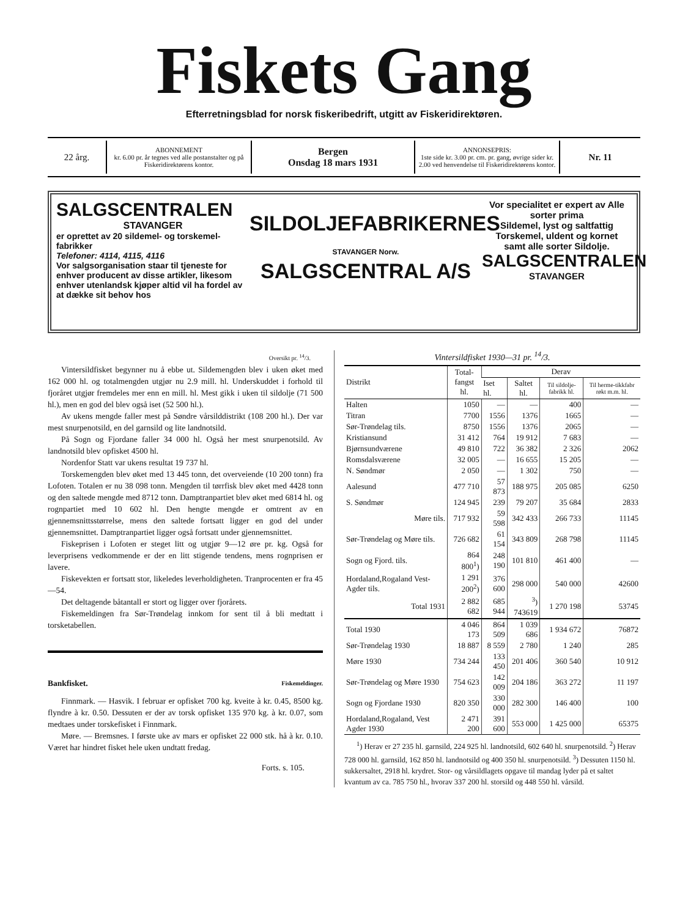Fiskets Gang
Efterretningsblad for norsk fiskeribedrift, utgitt av Fiskeridirektøren.
22 årg.
ABONNEMENT
kr. 6.00 pr. år tegnes ved alle postanstalter og på Fiskeridirektørens kontor.
Bergen
Onsdag 18 mars 1931
ANNONSEPRIS:
1ste side kr. 3.00 pr. cm. pr. gang, øvrige sider kr. 2.00 ved henvendelse til Fiskeridirektørens kontor.
Nr. 11
SALGSCENTRALEN
STAVANGER
er oprettet av 20 sildemel- og torskemel-fabrikker
Telefoner: 4114, 4115, 4116
Vor salgsorganisation staar til tjeneste for enhver producent av disse artikler, likesom enhver utenlandsk kjøper altid vil ha fordel av at dække sit behov hos
SILDOLJEFABRIKERNES
STAVANGER Norw.
SALGSCENTRAL A/S
Vor specialitet er expert av Alle sorter prima
Sildemel, lyst og saltfattig
Torskemel, uldent og kornet
samt alle sorter Sildolje.
SALGSCENTRALEN
STAVANGER
Oversikt pr. <sup>14</sup>/3.
Vintersildfisket begynner nu å ebbe ut. Sildemengden blev i uken øket med 162 000 hl. og totalmengden utgjør nu 2.9 mill. hl. Underskuddet i forhold til fjoråret utgjør fremdeles mer enn en mill. hl. Mest gikk i uken til sildolje (71 500 hl.), men en god del blev også iset (52 500 hl.).
Av ukens mengde faller mest på Søndre vårsilddistrikt (108 200 hl.). Der var mest snurpenotsild, en del garnsild og lite landnotsild.
På Sogn og Fjordane faller 34 000 hl. Også her mest snurpenotsild. Av landnotsild blev opfisket 4500 hl.
Nordenfor Statt var ukens resultat 19 737 hl.
Torskemengden blev øket med 13 445 tonn, det overveiende (10 200 tonn) fra Lofoten. Totalen er nu 38 098 tonn. Mengden til tørrfisk blev øket med 4428 tonn og den saltede mengde med 8712 tonn. Damptranpartiet blev øket med 6814 hl. og rognpartiet med 10 602 hl. Den hengte mengde er omtrent av en gjennemsnittsstørrelse, mens den saltede fortsatt ligger en god del under gjennemsnittet. Damptranpartiet ligger også fortsatt under gjennemsnittet.
Fiskeprisen i Lofoten er steget litt og utgjør 9—12 øre pr. kg. Også for leverprisens vedkommende er der en litt stigende tendens, mens rognprisen er lavere.
Fiskevekten er fortsatt stor, likeledes leverholdigheten. Tranprocenten er fra 45—54.
Det deltagende båtantall er stort og ligger over fjorårets.
Fiskemeldingen fra Sør-Trøndelag innkom for sent til å bli medtatt i torsketabellen.
Bankfisket. Fiskemeldinger.
Finnmark. — Hasvik. I februar er opfisket 700 kg. kveite à kr. 0.45, 8500 kg. flyndre à kr. 0.50. Dessuten er der av torsk opfisket 135 970 kg. à kr. 0.07, som medtaes under torskefisket i Finnmark.
Møre. — Bremsnes. I første uke av mars er opfisket 22 000 stk. hå à kr. 0.10. Været har hindret fisket hele uken undtatt fredag.
Forts. s. 105.
Vintersildfisket 1930—31 pr. <sup>14</sup>/3.
| Distrikt | Total- fangst hl. | Derav | | | |
| --- | --- | --- | --- | --- | --- |
| | | Iset hl. | Saltet hl. | Til sildolje-fabrikk hl. | Til herme-tikkfabr røkt m.m. hl. |
| Halten | 1050 | — | — | 400 | — |
| Titran | 7700 | 1556 | 1376 | 1665 | — |
| Sør-Trøndelag tils. | 8750 | 1556 | 1376 | 2065 | — |
| Kristiansund | 31 412 | 764 | 19 912 | 7 683 | — |
| Bjørnsundværene | 49 810 | 722 | 36 382 | 2 326 | 2062 |
| Romsdalsværene | 32 005 | — | 16 655 | 15 205 | — |
| N. Søndmør | 2 050 | — | 1 302 | 750 | — |
| Aalesund | 477 710 | 57 873 | 188 975 | 205 085 | 6250 |
| S. Søndmør | 124 945 | 239 | 79 207 | 35 684 | 2833 |
| Møre tils. | 717 932 | 59 598 | 342 433 | 266 733 | 11145 |
| Sør-Trøndelag og Møre tils. | 726 682 | 61 154 | 343 809 | 268 798 | 11145 |
| Sogn og Fjord. tils. | 864 800<sup>1</sup>) | 248 190 | 101 810 | 461 400 | — |
| Hordaland,Rogaland Vest-Agder tils. | 1 291 200<sup>2</sup>) | 376 600 | 298 000 | 540 000 | 42600 |
| Total 1931 | 2 882 682 | 685 944 | <sup>3</sup>) 743619 | 1 270 198 | 53745 |
| Total 1930 | 4 046 173 | 864 509 | 1 039 686 | 1 934 672 | 76872 |
| Sør-Trøndelag 1930 | 18 887 | 8 559 | 2 780 | 1 240 | 285 |
| Møre 1930 | 734 244 | 133 450 | 201 406 | 360 540 | 10 912 |
| Sør-Trøndelag og Møre 1930 | 754 623 | 142 009 | 204 186 | 363 272 | 11 197 |
| Sogn og Fjordane 1930 | 820 350 | 330 000 | 282 300 | 146 400 | 100 |
| Hordaland,Rogaland, Vest Agder 1930 | 2 471 200 | 391 600 | 553 000 | 1 425 000 | 65375 |
<sup>1</sup>) Herav er 27 235 hl. garnsild, 224 925 hl. landnotsild, 602 640 hl. snurpenotsild. <sup>2</sup>) Herav 728 000 hl. garnsild, 162 850 hl. landnotsild og 400 350 hl. snurpenotsild. <sup>3</sup>) Dessuten 1150 hl. sukkersaltet, 2918 hl. krydret. Stor- og vårsildlagets opgave til mandag lyder på et saltet kvantum av ca. 785 750 hl., hvorav 337 200 hl. storsild og 448 550 hl. vårsild.